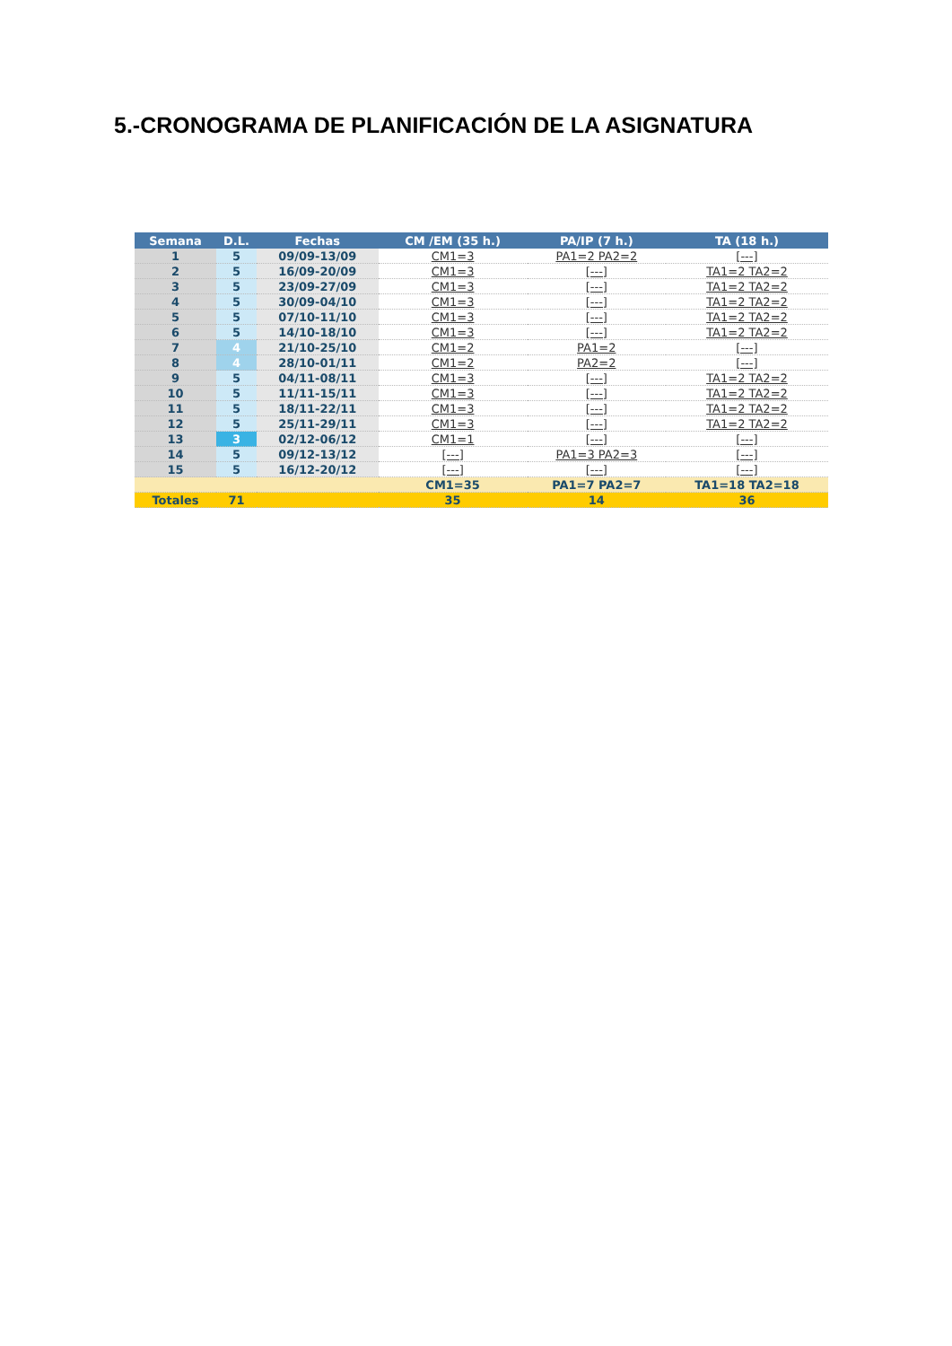5.-CRONOGRAMA DE PLANIFICACIÓN DE LA ASIGNATURA
| Semana | D.L. | Fechas | CM /EM (35 h.) | PA/IP (7 h.) | TA (18 h.) |
| --- | --- | --- | --- | --- | --- |
| 1 | 5 | 09/09-13/09 | CM1=3 | PA1=2 PA2=2 | [---] |
| 2 | 5 | 16/09-20/09 | CM1=3 | [---] | TA1=2 TA2=2 |
| 3 | 5 | 23/09-27/09 | CM1=3 | [---] | TA1=2 TA2=2 |
| 4 | 5 | 30/09-04/10 | CM1=3 | [---] | TA1=2 TA2=2 |
| 5 | 5 | 07/10-11/10 | CM1=3 | [---] | TA1=2 TA2=2 |
| 6 | 5 | 14/10-18/10 | CM1=3 | [---] | TA1=2 TA2=2 |
| 7 | 4 | 21/10-25/10 | CM1=2 | PA1=2 | [---] |
| 8 | 4 | 28/10-01/11 | CM1=2 | PA2=2 | [---] |
| 9 | 5 | 04/11-08/11 | CM1=3 | [---] | TA1=2 TA2=2 |
| 10 | 5 | 11/11-15/11 | CM1=3 | [---] | TA1=2 TA2=2 |
| 11 | 5 | 18/11-22/11 | CM1=3 | [---] | TA1=2 TA2=2 |
| 12 | 5 | 25/11-29/11 | CM1=3 | [---] | TA1=2 TA2=2 |
| 13 | 3 | 02/12-06/12 | CM1=1 | [---] | [---] |
| 14 | 5 | 09/12-13/12 | [---] | PA1=3 PA2=3 | [---] |
| 15 | 5 | 16/12-20/12 | [---] | [---] | [---] |
| | | | CM1=35 | PA1=7 PA2=7 | TA1=18 TA2=18 |
| Totales | 71 | | 35 | 14 | 36 |